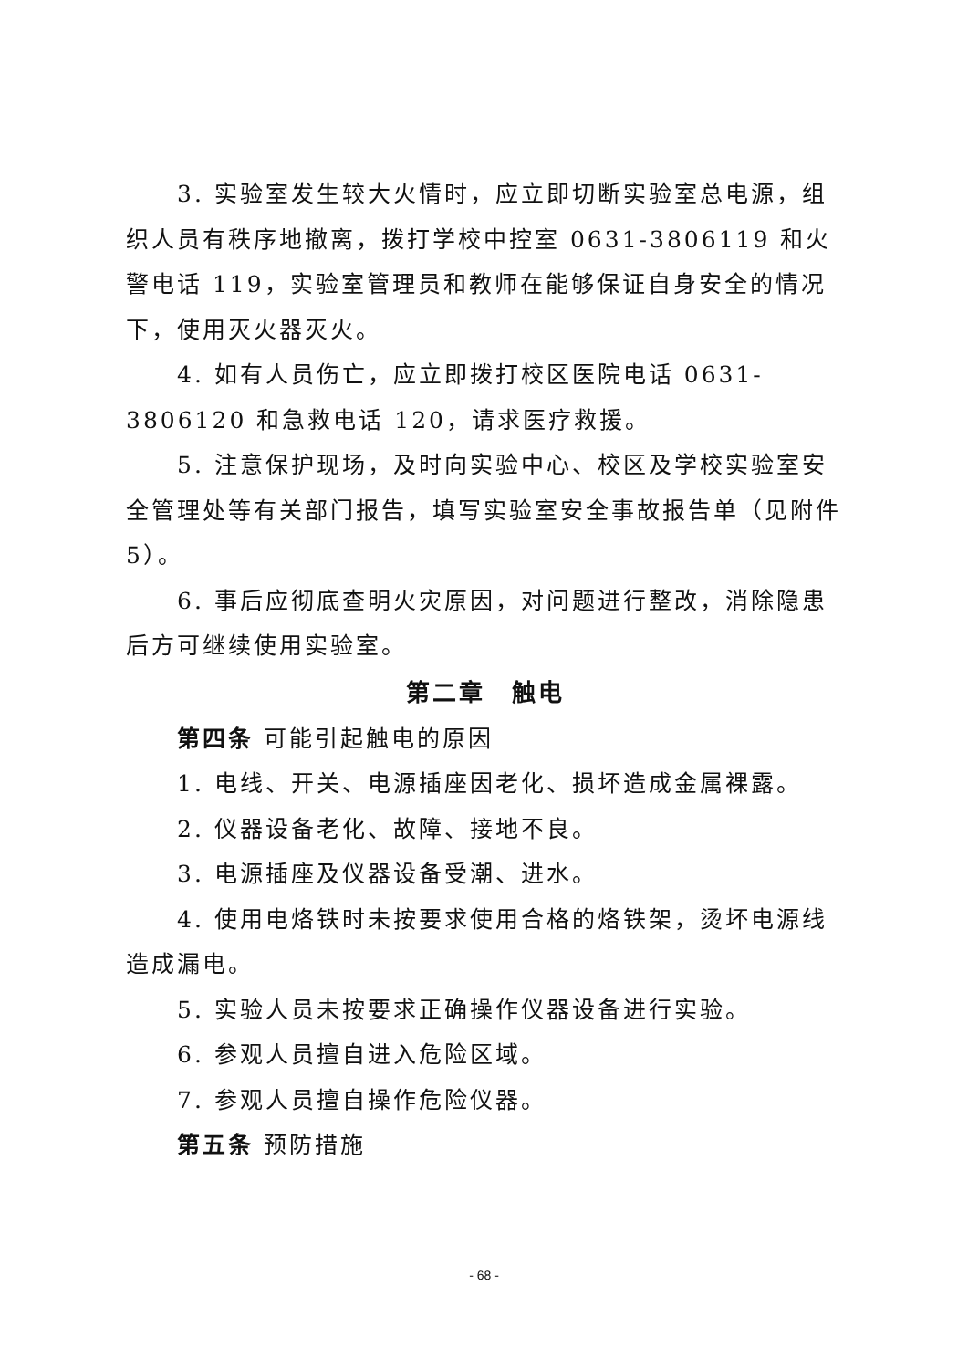3. 实验室发生较大火情时，应立即切断实验室总电源，组织人员有秩序地撤离，拨打学校中控室 0631-3806119 和火警电话 119，实验室管理员和教师在能够保证自身安全的情况下，使用灭火器灭火。
4. 如有人员伤亡，应立即拨打校区医院电话 0631-3806120 和急救电话 120，请求医疗救援。
5. 注意保护现场，及时向实验中心、校区及学校实验室安全管理处等有关部门报告，填写实验室安全事故报告单（见附件5）。
6. 事后应彻底查明火灾原因，对问题进行整改，消除隐患后方可继续使用实验室。
第二章　触电
第四条 可能引起触电的原因
1. 电线、开关、电源插座因老化、损坏造成金属裸露。
2. 仪器设备老化、故障、接地不良。
3. 电源插座及仪器设备受潮、进水。
4. 使用电烙铁时未按要求使用合格的烙铁架，烫坏电源线造成漏电。
5. 实验人员未按要求正确操作仪器设备进行实验。
6. 参观人员擅自进入危险区域。
7. 参观人员擅自操作危险仪器。
第五条 预防措施
- 68 -